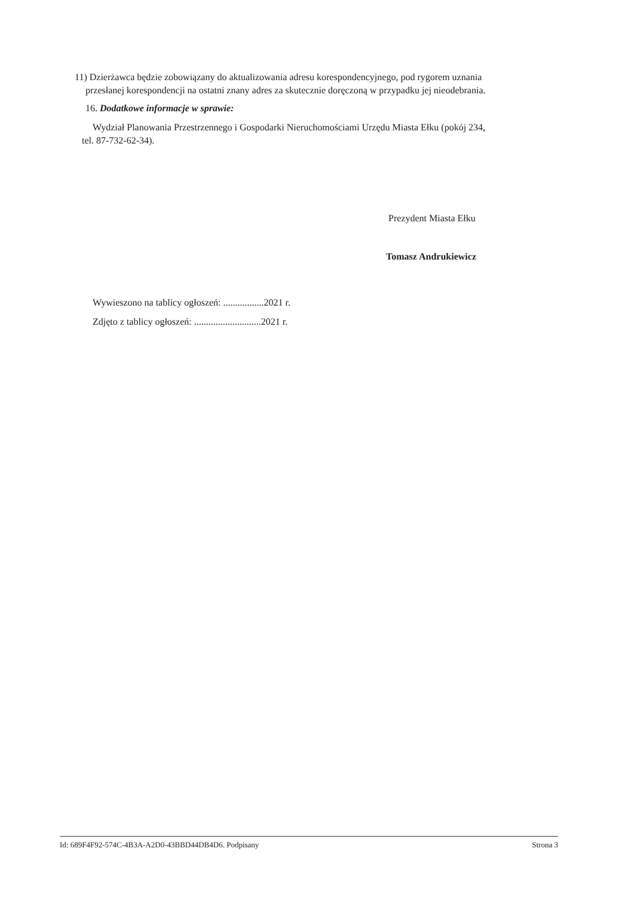11) Dzierżawca będzie zobowiązany do aktualizowania adresu korespondencyjnego, pod rygorem uznania
przesłanej korespondencji na ostatni znany adres za skutecznie doręczoną w przypadku jej nieodebrania.
16. Dodatkowe informacje w sprawie:
Wydział Planowania Przestrzennego i Gospodarki Nieruchomościami Urzędu Miasta Ełku (pokój 234,
tel. 87-732-62-34).
Prezydent Miasta Ełku
Tomasz Andrukiewicz
Wywieszono na tablicy ogłoszeń: .................2021 r.
Zdjęto z tablicy ogłoszeń: ............................2021 r.
Id: 689F4F92-574C-4B3A-A2D0-43BBD44DB4D6. Podpisany Strona 3